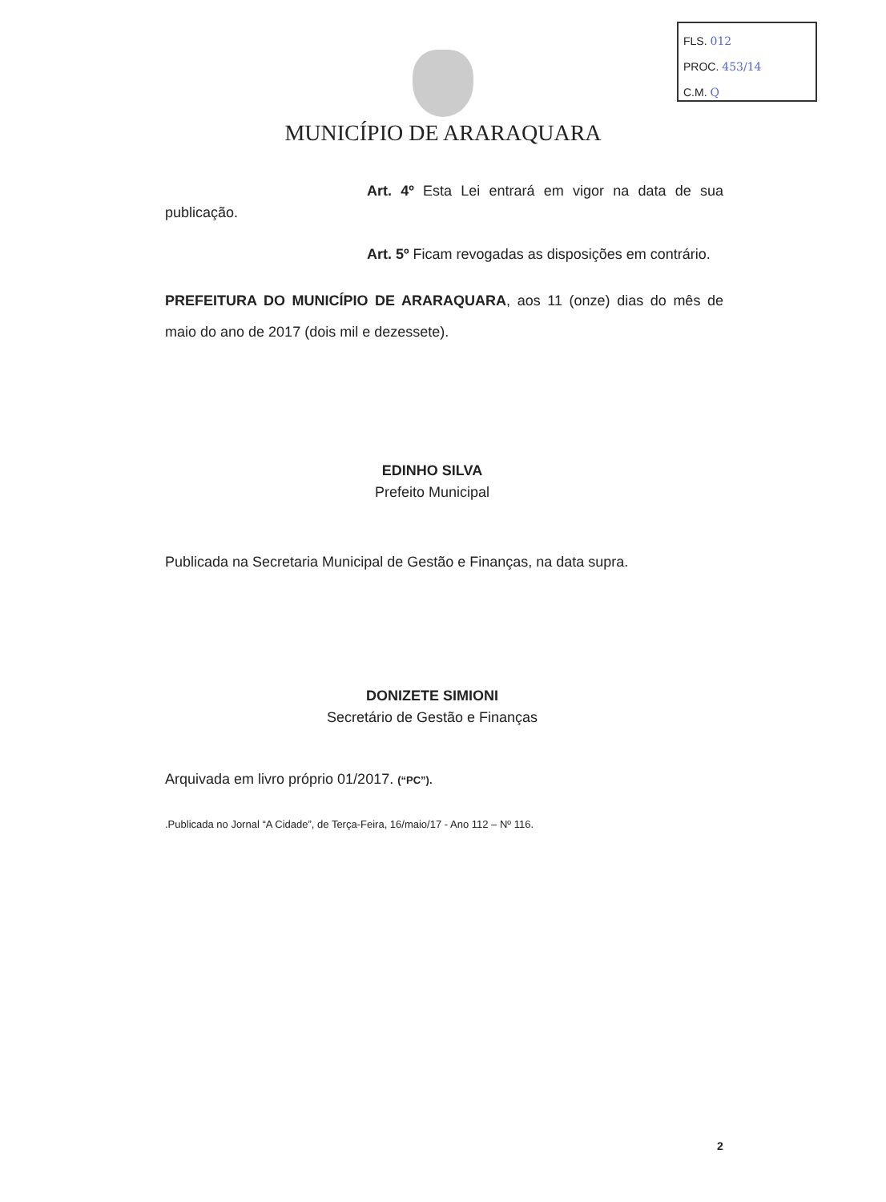FLS. 012
PROC. 453/14
C.M. Q
MUNICÍPIO DE ARARAQUARA
Art. 4º Esta Lei entrará em vigor na data de sua publicação.
Art. 5º Ficam revogadas as disposições em contrário.
PREFEITURA DO MUNICÍPIO DE ARARAQUARA, aos 11 (onze) dias do mês de maio do ano de 2017 (dois mil e dezessete).
EDINHO SILVA
Prefeito Municipal
Publicada na Secretaria Municipal de Gestão e Finanças, na data supra.
DONIZETE SIMIONI
Secretário de Gestão e Finanças
Arquivada em livro próprio 01/2017. (“PC”).
.Publicada no Jornal “A Cidade”, de Terça-Feira, 16/maio/17 - Ano 112 – Nº 116.
2